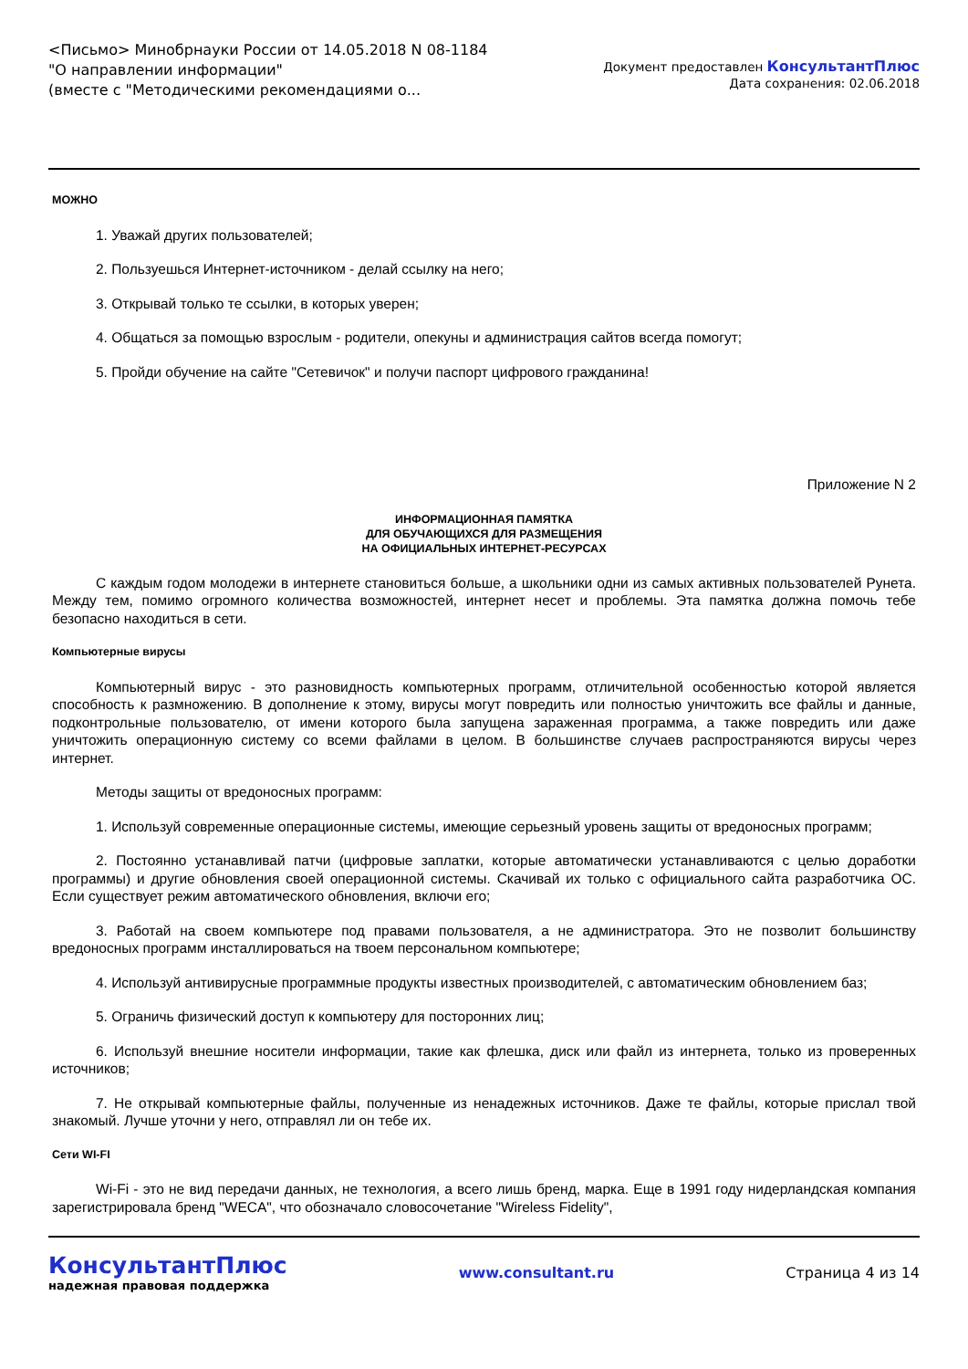<Письмо> Минобрнауки России от 14.05.2018 N 08-1184
"О направлении информации"
(вместе с "Методическими рекомендациями о...
Документ предоставлен КонсультантПлюс
Дата сохранения: 02.06.2018
МОЖНО
1. Уважай других пользователей;
2. Пользуешься Интернет-источником - делай ссылку на него;
3. Открывай только те ссылки, в которых уверен;
4. Общаться за помощью взрослым - родители, опекуны и администрация сайтов всегда помогут;
5. Пройди обучение на сайте "Сетевичок" и получи паспорт цифрового гражданина!
Приложение N 2
ИНФОРМАЦИОННАЯ ПАМЯТКА
ДЛЯ ОБУЧАЮЩИХСЯ ДЛЯ РАЗМЕЩЕНИЯ
НА ОФИЦИАЛЬНЫХ ИНТЕРНЕТ-РЕСУРСАХ
С каждым годом молодежи в интернете становиться больше, а школьники одни из самых активных пользователей Рунета. Между тем, помимо огромного количества возможностей, интернет несет и проблемы. Эта памятка должна помочь тебе безопасно находиться в сети.
Компьютерные вирусы
Компьютерный вирус - это разновидность компьютерных программ, отличительной особенностью которой является способность к размножению. В дополнение к этому, вирусы могут повредить или полностью уничтожить все файлы и данные, подконтрольные пользователю, от имени которого была запущена зараженная программа, а также повредить или даже уничтожить операционную систему со всеми файлами в целом. В большинстве случаев распространяются вирусы через интернет.
Методы защиты от вредоносных программ:
1. Используй современные операционные системы, имеющие серьезный уровень защиты от вредоносных программ;
2. Постоянно устанавливай патчи (цифровые заплатки, которые автоматически устанавливаются с целью доработки программы) и другие обновления своей операционной системы. Скачивай их только с официального сайта разработчика ОС. Если существует режим автоматического обновления, включи его;
3. Работай на своем компьютере под правами пользователя, а не администратора. Это не позволит большинству вредоносных программ инсталлироваться на твоем персональном компьютере;
4. Используй антивирусные программные продукты известных производителей, с автоматическим обновлением баз;
5. Ограничь физический доступ к компьютеру для посторонних лиц;
6. Используй внешние носители информации, такие как флешка, диск или файл из интернета, только из проверенных источников;
7. Не открывай компьютерные файлы, полученные из ненадежных источников. Даже те файлы, которые прислал твой знакомый. Лучше уточни у него, отправлял ли он тебе их.
Сети WI-FI
Wi-Fi - это не вид передачи данных, не технология, а всего лишь бренд, марка. Еще в 1991 году нидерландская компания зарегистрировала бренд "WECA", что обозначало словосочетание "Wireless Fidelity",
КонсультантПлюс
надежная правовая поддержка
www.consultant.ru Страница 4 из 14